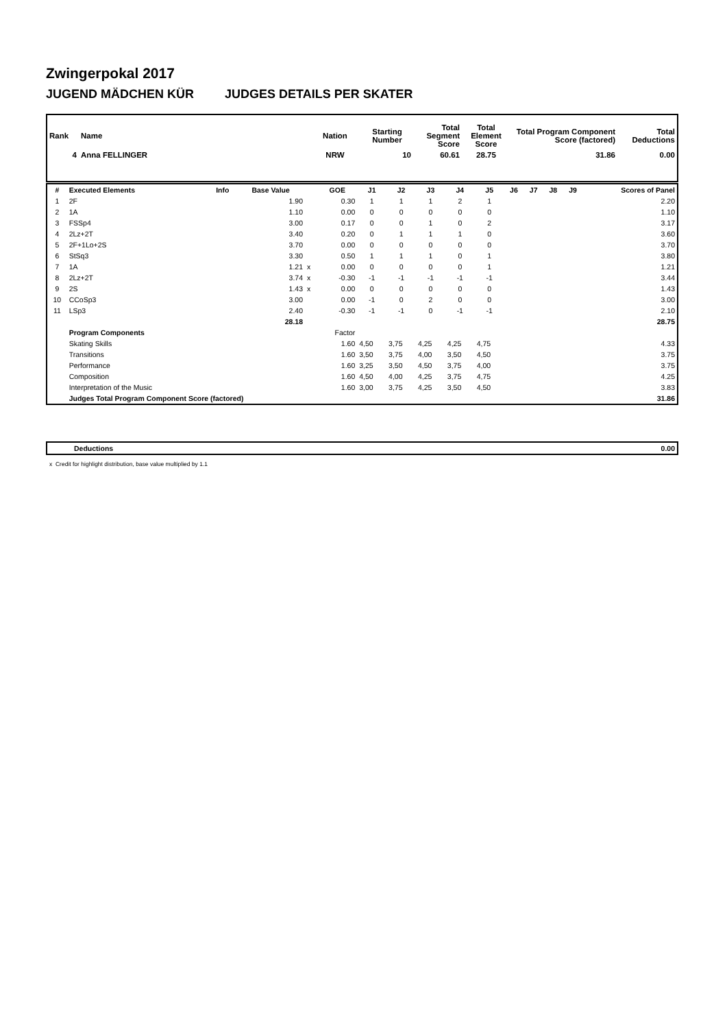Zwingerpokal 2017
JUGEND MÄDCHEN KÜR JUDGES DETAILS PER SKATER
| Rank | Name | Nation | Starting Number | Total Segment Score | Total Element Score | Total Program Component Score (factored) | Total Deductions |
| --- | --- | --- | --- | --- | --- | --- | --- |
| 4 | Anna FELLINGER | NRW | 10 | 60.61 | 28.75 | 31.86 | 0.00 |
| # | Executed Elements | Info | Base Value | | GOE | J1 | J2 | J3 | J4 | J5 | J6 | J7 | J8 | J9 | Scores of Panel |
| --- | --- | --- | --- | --- | --- | --- | --- | --- | --- | --- | --- | --- | --- | --- | --- |
| 1 | 2F | | 1.90 | | 0.30 | 1 | 1 | 1 | 2 | 1 | | | | | 2.20 |
| 2 | 1A | | 1.10 | | 0.00 | 0 | 0 | 0 | 0 | 0 | | | | | 1.10 |
| 3 | FSSp4 | | 3.00 | | 0.17 | 0 | 0 | 1 | 0 | 2 | | | | | 3.17 |
| 4 | 2Lz+2T | | 3.40 | | 0.20 | 0 | 1 | 1 | 1 | 0 | | | | | 3.60 |
| 5 | 2F+1Lo+2S | | 3.70 | | 0.00 | 0 | 0 | 0 | 0 | 0 | | | | | 3.70 |
| 6 | StSq3 | | 3.30 | | 0.50 | 1 | 1 | 1 | 0 | 1 | | | | | 3.80 |
| 7 | 1A | | 1.21 | x | 0.00 | 0 | 0 | 0 | 0 | 1 | | | | | 1.21 |
| 8 | 2Lz+2T | | 3.74 | x | -0.30 | -1 | -1 | -1 | -1 | -1 | | | | | 3.44 |
| 9 | 2S | | 1.43 | x | 0.00 | 0 | 0 | 0 | 0 | 0 | | | | | 1.43 |
| 10 | CCoSp3 | | 3.00 | | 0.00 | -1 | 0 | 2 | 0 | 0 | | | | | 3.00 |
| 11 | LSp3 | | 2.40 | | -0.30 | -1 | -1 | 0 | -1 | -1 | | | | | 2.10 |
| | | | 28.18 | | | | | | | | | | | | 28.75 |
| | Program Components | | | | Factor | | | | | | | | | | |
| | Skating Skills | | | | 1.60 | 4,50 | 3,75 | 4,25 | 4,25 | 4,75 | | | | | 4.33 |
| | Transitions | | | | 1.60 | 3,50 | 3,75 | 4,00 | 3,50 | 4,50 | | | | | 3.75 |
| | Performance | | | | 1.60 | 3,25 | 3,50 | 4,50 | 3,75 | 4,00 | | | | | 3.75 |
| | Composition | | | | 1.60 | 4,50 | 4,00 | 4,25 | 3,75 | 4,75 | | | | | 4.25 |
| | Interpretation of the Music | | | | 1.60 | 3,00 | 3,75 | 4,25 | 3,50 | 4,50 | | | | | 3.83 |
| | Judges Total Program Component Score (factored) | | | | | | | | | | | | | | 31.86 |
| | Deductions | 0.00 |
x Credit for highlight distribution, base value multiplied by 1.1